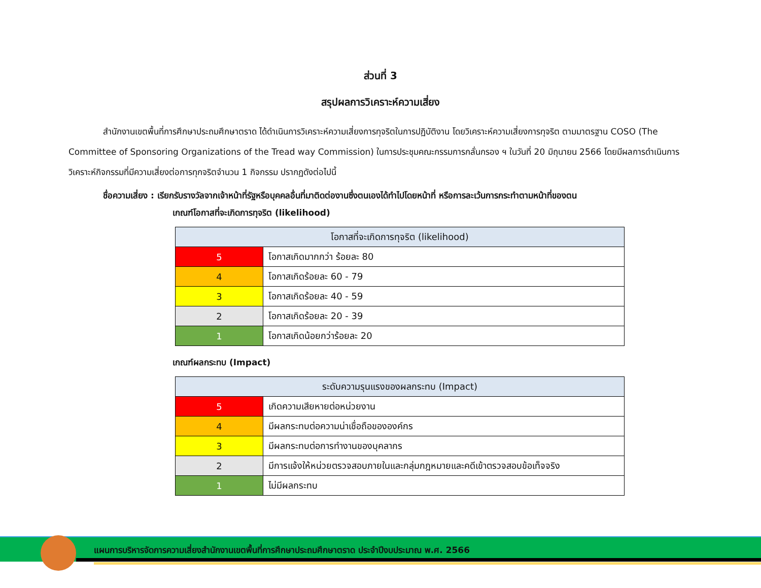ส่วนที่ 3
สรุปผลการวิเคราะห์ความเสี่ยง
สำนักงานเขตพื้นที่การศึกษาประถมศึกษาตราด ได้ดำเนินการวิเคราะห์ความเสี่ยงการทุจริตในการปฏิบัติงาน โดยวิเคราะห์ความเสี่ยงการทุจริต ตามมาตรฐาน COSO (The Committee of Sponsoring Organizations of the Tread way Commission) ในการประชุมคณะกรรมการกลั่นกรอง ฯ ในวันที่ 20 มิถุนายน 2566 โดยมีผลการดำเนินการวิเคราะห์กิจกรรมที่มีความเสี่ยงต่อการทุกจริตจำนวน 1 กิจกรรม ปรากฏดังต่อไปนี้
ชื่อความเสี่ยง : เรียกรับรางวัลจากเจ้าหน้าที่รัฐหรือบุคคลอื่นที่มาติดต่องานซึ่งตนเองได้ทำไปโดยหน้าที่ หรือการละเว้นการกระทำตามหน้าที่ของตน
เกณฑ์โอกาสที่จะเกิดการทุจริต (likelihood)
| โอกาสที่จะเกิดการทุจริต (likelihood) | |
| --- | --- |
| 5 | โอกาสเกิดมากกว่า ร้อยละ 80 |
| 4 | โอกาสเกิดร้อยละ 60 - 79 |
| 3 | โอกาสเกิดร้อยละ 40 - 59 |
| 2 | โอกาสเกิดร้อยละ 20 - 39 |
| 1 | โอกาสเกิดน้อยกว่าร้อยละ 20 |
เกณฑ์ผลกระทบ (Impact)
| ระดับความรุนแรงของผลกระทบ (Impact) | |
| --- | --- |
| 5 | เกิดความเสียหายต่อหน่วยงาน |
| 4 | มีผลกระทบต่อความน่าเชื่อถือขององค์กร |
| 3 | มีผลกระทบต่อการทำงานของบุคลากร |
| 2 | มีการแจ้งให้หน่วยตรวจสอบภายในและกลุ่มกฎหมายและคดีเข้าตรวจสอบข้อเท็จจริง |
| 1 | ไม่มีผลกระทบ |
แผนการบริหารจัดการความเสี่ยงสำนักงานเขตพื้นที่การศึกษาประถมศึกษาตราด ประจำปีงบประมาณ พ.ศ. 2566